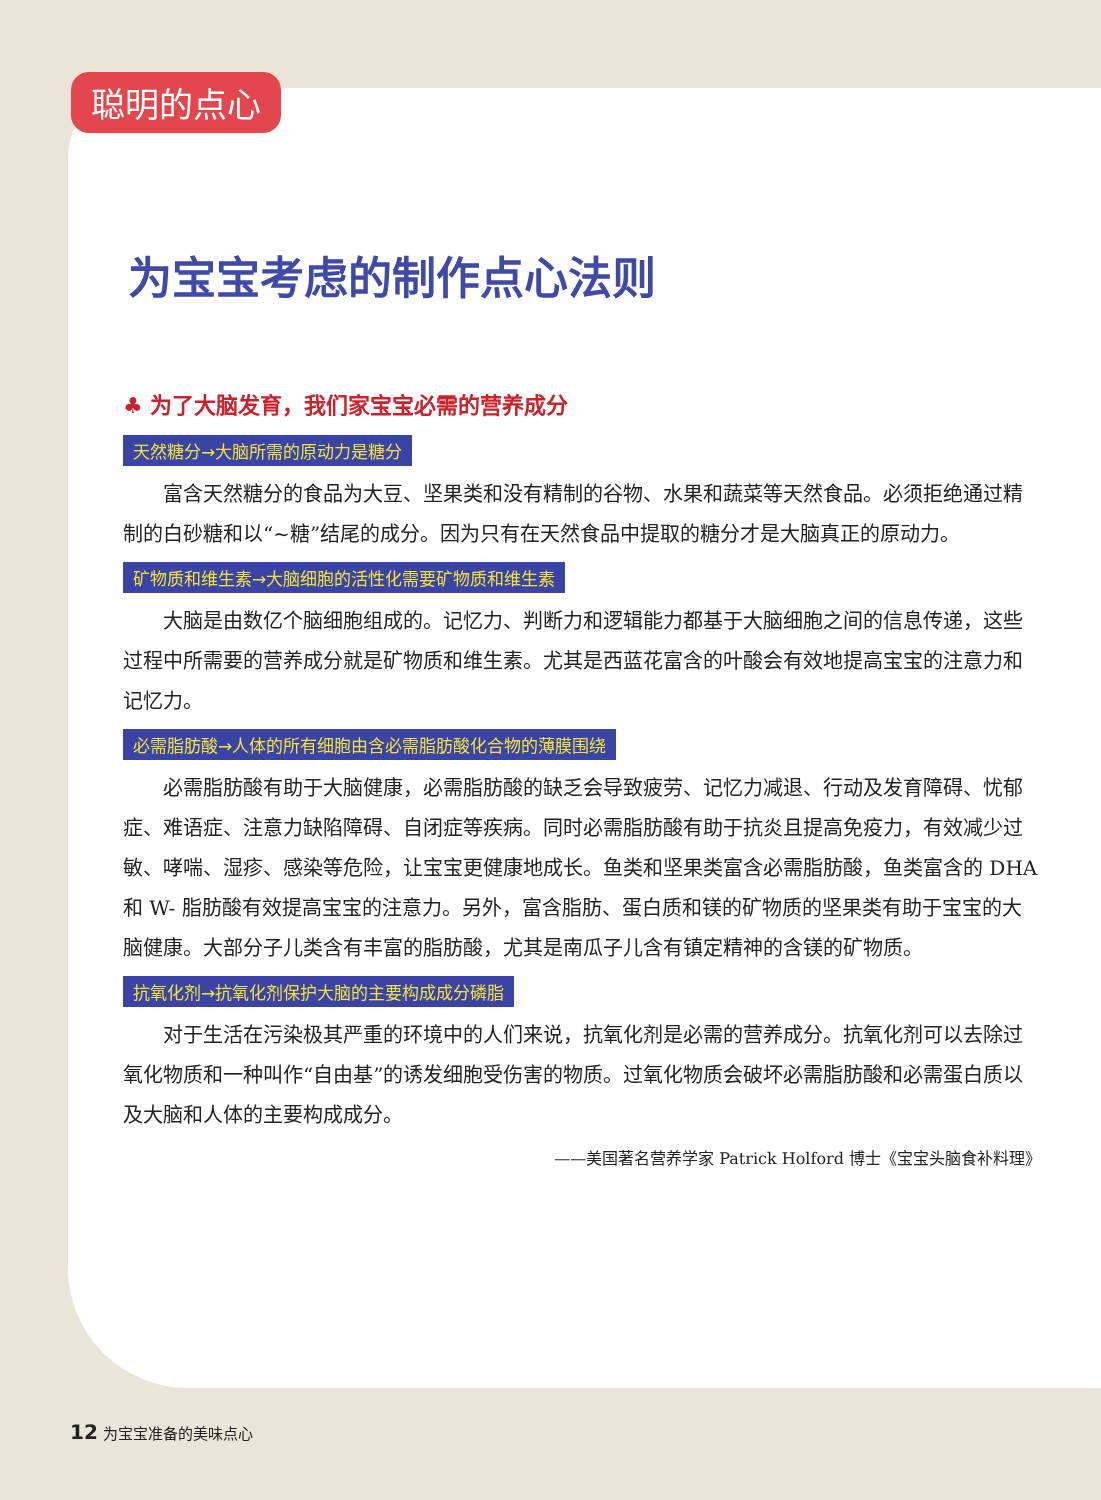聪明的点心
为宝宝考虑的制作点心法则
♣ 为了大脑发育，我们家宝宝必需的营养成分
天然糖分→大脑所需的原动力是糖分
富含天然糖分的食品为大豆、坚果类和没有精制的谷物、水果和蔬菜等天然食品。必须拒绝通过精制的白砂糖和以“~糖”结尾的成分。因为只有在天然食品中提取的糖分才是大脑真正的原动力。
矿物质和维生素→大脑细胞的活性化需要矿物质和维生素
大脑是由数亿个脑细胞组成的。记忆力、判断力和逻辑能力都基于大脑细胞之间的信息传递，这些过程中所需要的营养成分就是矿物质和维生素。尤其是西蓝花富含的叶酸会有效地提高宝宝的注意力和记忆力。
必需脂肪酸→人体的所有细胞由含必需脂肪酸化合物的薄膜围绕
必需脂肪酸有助于大脑健康，必需脂肪酸的缺乏会导致疲劳、记忆力减退、行动及发育障碍、忧郁症、难语症、注意力缺陷障碍、自闭症等疾病。同时必需脂肪酸有助于抗炎且提高免疫力，有效减少过敏、哮喘、湿疹、感染等危险，让宝宝更健康地成长。鱼类和坚果类富含必需脂肪酸，鱼类富含的 DHA 和 W- 脂肪酸有效提高宝宝的注意力。另外，富含脂肪、蛋白质和镁的矿物质的坚果类有助于宝宝的大脑健康。大部分子儿类含有丰富的脂肪酸，尤其是南瓜子儿含有镇定精神的含镁的矿物质。
抗氧化剂→抗氧化剂保护大脑的主要构成成分磷脂
对于生活在污染极其严重的环境中的人们来说，抗氧化剂是必需的营养成分。抗氧化剂可以去除过氧化物质和一种叫作“自由基”的诱发细胞受伤害的物质。过氧化物质会破坏必需脂肪酸和必需蛋白质以及大脑和人体的主要构成成分。
——美国著名营养学家 Patrick Holford 博士《宝宝头脑食补料理》
12 为宝宝准备的美味点心